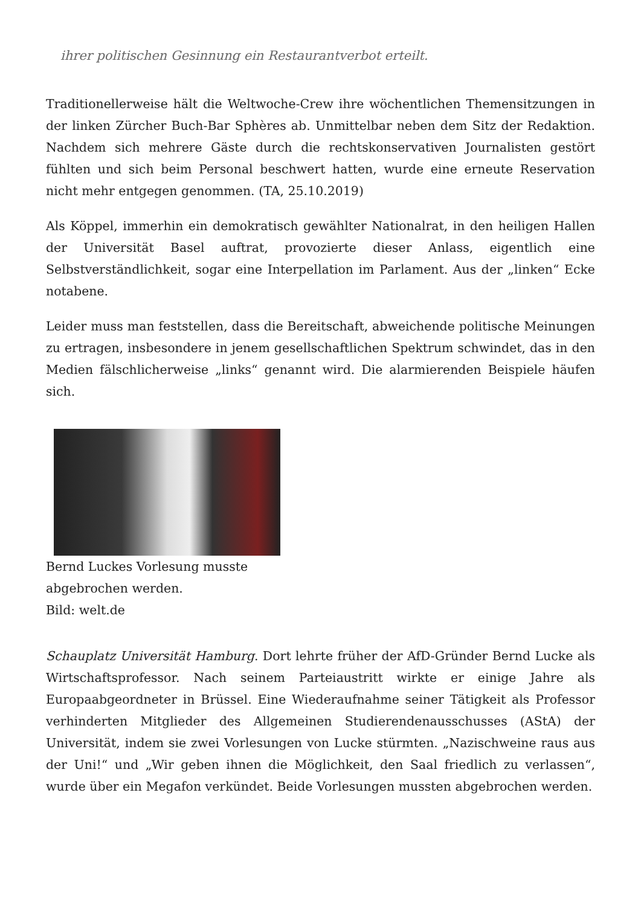ihrer politischen Gesinnung ein Restaurantverbot erteilt.
Traditionellerweise hält die Weltwoche-Crew ihre wöchentlichen Themensitzungen in der linken Zürcher Buch-Bar Sphères ab. Unmittelbar neben dem Sitz der Redaktion. Nachdem sich mehrere Gäste durch die rechtskonservativen Journalisten gestört fühlten und sich beim Personal beschwert hatten, wurde eine erneute Reservation nicht mehr entgegen genommen. (TA, 25.10.2019)
Als Köppel, immerhin ein demokratisch gewählter Nationalrat, in den heiligen Hallen der Universität Basel auftrat, provozierte dieser Anlass, eigentlich eine Selbstverständlichkeit, sogar eine Interpellation im Parlament. Aus der „linken“ Ecke notabene.
Leider muss man feststellen, dass die Bereitschaft, abweichende politische Meinungen zu ertragen, insbesondere in jenem gesellschaftlichen Spektrum schwindet, das in den Medien fälschlicherweise „links“ genannt wird. Die alarmierenden Beispiele häufen sich.
Bernd Luckes Vorlesung musste abgebrochen werden.
Bild: welt.de
Schauplatz Universität Hamburg. Dort lehrte früher der AfD-Gründer Bernd Lucke als Wirtschaftsprofessor. Nach seinem Parteiaustritt wirkte er einige Jahre als Europaabgeordneter in Brüssel. Eine Wiederaufnahme seiner Tätigkeit als Professor verhinderten Mitglieder des Allgemeinen Studierendenausschusses (AStA) der Universität, indem sie zwei Vorlesungen von Lucke stürmten. „Nazischweine raus aus der Uni!“ und „Wir geben ihnen die Möglichkeit, den Saal friedlich zu verlassen“, wurde über ein Megafon verkündet. Beide Vorlesungen mussten abgebrochen werden.